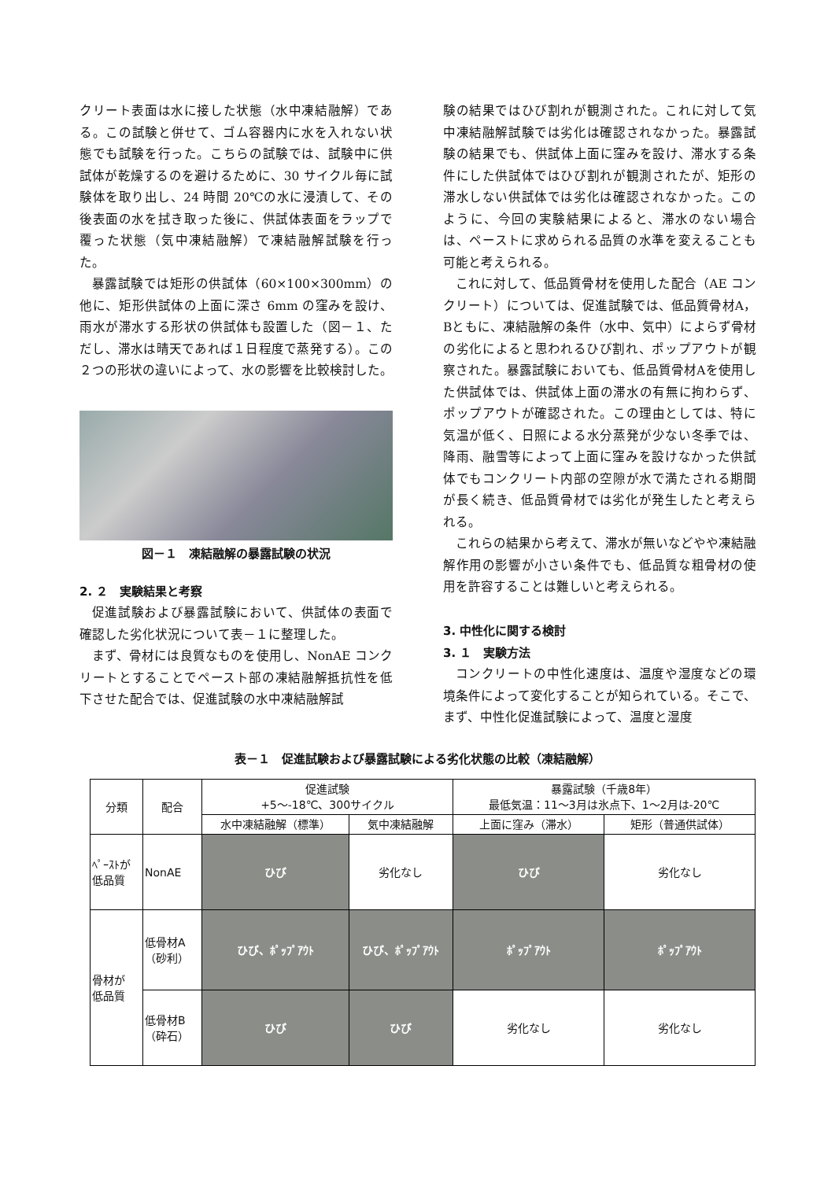クリート表面は水に接した状態（水中凍結融解）である。この試験と併せて、ゴム容器内に水を入れない状態でも試験を行った。こちらの試験では、試験中に供試体が乾燥するのを避けるために、30 サイクル毎に試験体を取り出し、24 時間 20℃の水に浸漬して、その後表面の水を拭き取った後に、供試体表面をラップで覆った状態（気中凍結融解）で凍結融解試験を行った。
暴露試験では矩形の供試体（60×100×300mm）の他に、矩形供試体の上面に深さ 6mm の窪みを設け、雨水が滞水する形状の供試体も設置した（図－１、ただし、滞水は晴天であれば１日程度で蒸発する）。この２つの形状の違いによって、水の影響を比較検討した。
図－１　凍結融解の暴露試験の状況
2. ２　実験結果と考察
促進試験および暴露試験において、供試体の表面で確認した劣化状況について表－１に整理した。
まず、骨材には良質なものを使用し、NonAE コンクリートとすることでペースト部の凍結融解抵抗性を低下させた配合では、促進試験の水中凍結融解試
験の結果ではひび割れが観測された。これに対して気中凍結融解試験では劣化は確認されなかった。暴露試験の結果でも、供試体上面に窪みを設け、滞水する条件にした供試体ではひび割れが観測されたが、矩形の滞水しない供試体では劣化は確認されなかった。このように、今回の実験結果によると、滞水のない場合は、ペーストに求められる品質の水準を変えることも可能と考えられる。
これに対して、低品質骨材を使用した配合（AE コンクリート）については、促進試験では、低品質骨材A，Bともに、凍結融解の条件（水中、気中）によらず骨材の劣化によると思われるひび割れ、ポップアウトが観察された。暴露試験においても、低品質骨材Aを使用した供試体では、供試体上面の滞水の有無に拘わらず、ポップアウトが確認された。この理由としては、特に気温が低く、日照による水分蒸発が少ない冬季では、降雨、融雪等によって上面に窪みを設けなかった供試体でもコンクリート内部の空隙が水で満たされる期間が長く続き、低品質骨材では劣化が発生したと考えられる。
これらの結果から考えて、滞水が無いなどやや凍結融解作用の影響が小さい条件でも、低品質な粗骨材の使用を許容することは難しいと考えられる。
3. 中性化に関する検討
3. １　実験方法
コンクリートの中性化速度は、温度や湿度などの環境条件によって変化することが知られている。そこで、まず、中性化促進試験によって、温度と湿度
表－１　促進試験および暴露試験による劣化状態の比較（凍結融解）
| 分類 | 配合 | 促進試験 +5～-18℃、300サイクル | | 暴露試験（千歳8年） 最低気温：11～3月は氷点下、1～2月は-20℃ | |
| --- | --- | --- | --- | --- | --- |
| | | 水中凍結融解（標準） | 気中凍結融解 | 上面に窪み（滞水） | 矩形（普通供試体） |
| ﾍﾟｰｽﾄが 低品質 | NonAE | ひび | 劣化なし | ひび | 劣化なし |
| 骨材が 低品質 | 低骨材A （砂利） | ひび、ﾎﾟｯﾌﾟｱｳﾄ | ひび、ﾎﾟｯﾌﾟｱｳﾄ | ﾎﾟｯﾌﾟｱｳﾄ | ﾎﾟｯﾌﾟｱｳﾄ |
| | 低骨材B （砕石） | ひび | ひび | 劣化なし | 劣化なし |